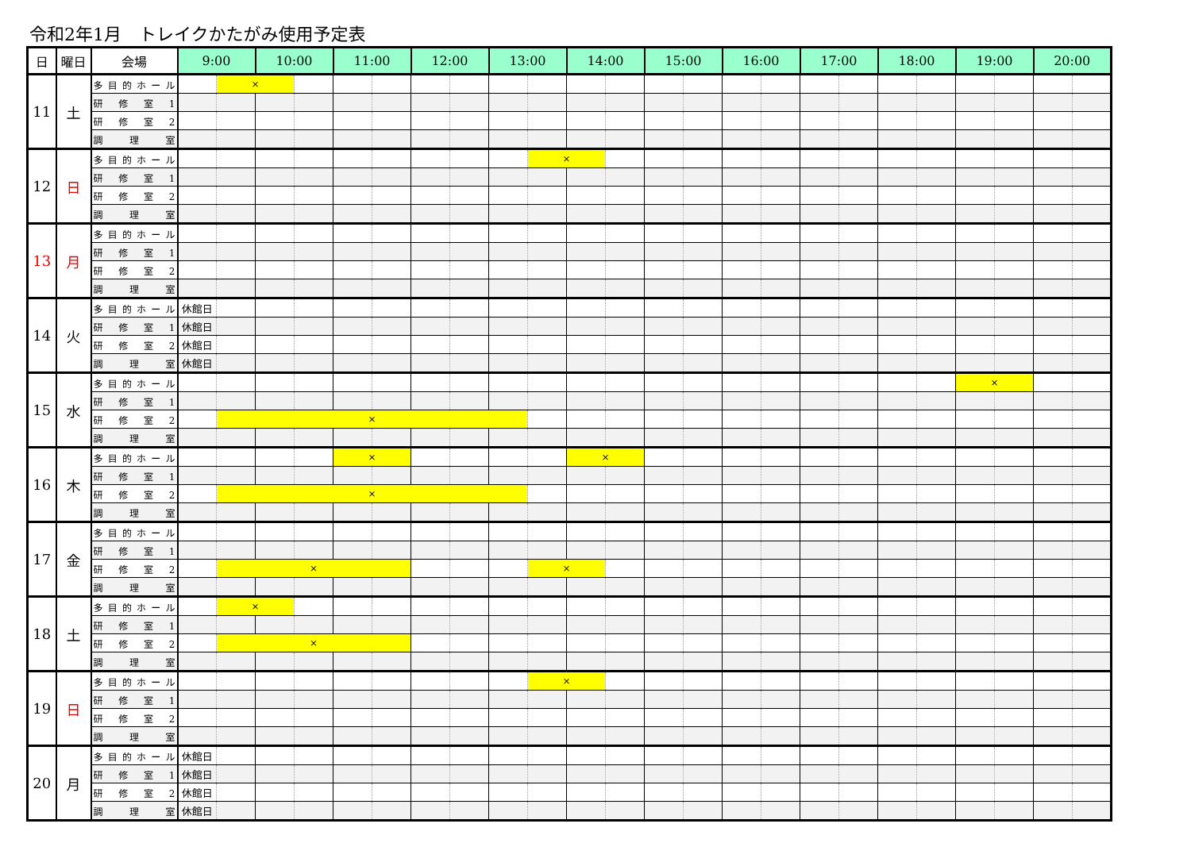令和2年1月　トレイクかたがみ使用予定表
| 日 | 曜日 | 会場 | 9:00 | | 10:00 | | 11:00 | | 12:00 | | 13:00 | | 14:00 | | 15:00 | | 16:00 | | 17:00 | | 18:00 | | 19:00 | | 20:00 | |
| --- | --- | --- | --- | --- | --- | --- | --- | --- | --- | --- | --- | --- | --- | --- | --- | --- | --- | --- | --- | --- | --- | --- | --- | --- | --- | --- |
| 11 | 土 | 多目的ホール | | × | | | | | | | | | | | | | | | | | | | | | | |
| | | 研修室1 | | | | | | | | | | | | | | | | | | | | | | | | |
| | | 研修室2 | | | | | | | | | | | | | | | | | | | | | | | | |
| | | 調理室 | | | | | | | | | | | | | | | | | | | | | | | | |
| 12 | 日 | 多目的ホール | | | | | | | | | | × | | | | | | | | | | | | | | |
| | | 研修室1 | | | | | | | | | | | | | | | | | | | | | | | | |
| | | 研修室2 | | | | | | | | | | | | | | | | | | | | | | | | |
| | | 調理室 | | | | | | | | | | | | | | | | | | | | | | | | |
| 13 | 月 | 多目的ホール | | | | | | | | | | | | | | | | | | | | | | | | |
| | | 研修室1 | | | | | | | | | | | | | | | | | | | | | | | | |
| | | 研修室2 | | | | | | | | | | | | | | | | | | | | | | | | |
| | | 調理室 | | | | | | | | | | | | | | | | | | | | | | | | |
| 14 | 火 | 多目的ホール | 休館日 | | | | | | | | | | | | | | | | | | | | | | | |
| | | 研修室1 | 休館日 | | | | | | | | | | | | | | | | | | | | | | | |
| | | 研修室2 | 休館日 | | | | | | | | | | | | | | | | | | | | | | | |
| | | 調理室 | 休館日 | | | | | | | | | | | | | | | | | | | | | | | |
| 15 | 水 | 多目的ホール | | | | | | | | | | | | | | | | | | | | | × | | | |
| | | 研修室1 | | | | | | | | | | | | | | | | | | | | | | | | |
| | | 研修室2 | | × | | | | | | | | | | | | | | | | | | | | | | |
| | | 調理室 | | | | | | | | | | | | | | | | | | | | | | | | |
| 16 | 木 | 多目的ホール | | | | | × | | | | | | × | | | | | | | | | | | | | |
| | | 研修室1 | | | | | | | | | | | | | | | | | | | | | | | | |
| | | 研修室2 | | × | | | | | | | | | | | | | | | | | | | | | | |
| | | 調理室 | | | | | | | | | | | | | | | | | | | | | | | | |
| 17 | 金 | 多目的ホール | | | | | | | | | | | | | | | | | | | | | | | | |
| | | 研修室1 | | | | | | | | | | | | | | | | | | | | | | | | |
| | | 研修室2 | | × | | | | | | | | × | | | | | | | | | | | | | | |
| | | 調理室 | | | | | | | | | | | | | | | | | | | | | | | | |
| 18 | 土 | 多目的ホール | | × | | | | | | | | | | | | | | | | | | | | | | |
| | | 研修室1 | | | | | | | | | | | | | | | | | | | | | | | | |
| | | 研修室2 | | × | | | | | | | | | | | | | | | | | | | | | | |
| | | 調理室 | | | | | | | | | | | | | | | | | | | | | | | | |
| 19 | 日 | 多目的ホール | | | | | | | | | | × | | | | | | | | | | | | | | |
| | | 研修室1 | | | | | | | | | | | | | | | | | | | | | | | | |
| | | 研修室2 | | | | | | | | | | | | | | | | | | | | | | | | |
| | | 調理室 | | | | | | | | | | | | | | | | | | | | | | | | |
| 20 | 月 | 多目的ホール | 休館日 | | | | | | | | | | | | | | | | | | | | | | | |
| | | 研修室1 | 休館日 | | | | | | | | | | | | | | | | | | | | | | | |
| | | 研修室2 | 休館日 | | | | | | | | | | | | | | | | | | | | | | | |
| | | 調理室 | 休館日 | | | | | | | | | | | | | | | | | | | | | | | |